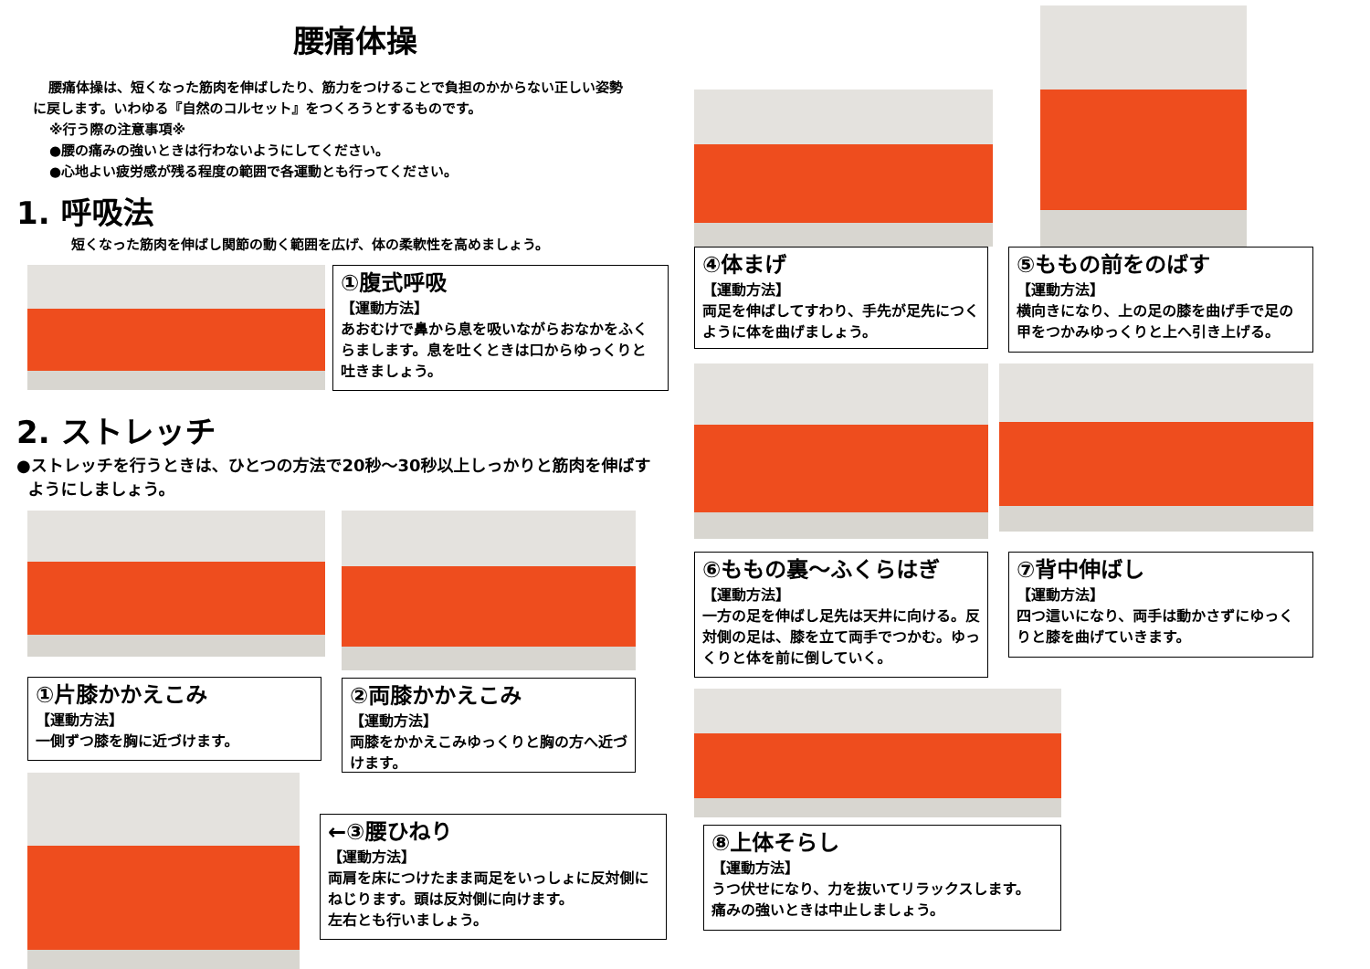腰痛体操
腰痛体操は、短くなった筋肉を伸ばしたり、筋力をつけることで負担のかからない正しい姿勢
に戻します。いわゆる『自然のコルセット』をつくろうとするものです。
※行う際の注意事項※
●腰の痛みの強いときは行わないようにしてください。
●心地よい疲労感が残る程度の範囲で各運動とも行ってください。
1. 呼吸法
短くなった筋肉を伸ばし関節の動く範囲を広げ、体の柔軟性を高めましょう。
①腹式呼吸
【運動方法】
あおむけで鼻から息を吸いながらおなかをふくらまします。息を吐くときは口からゆっくりと吐きましょう。
2. ストレッチ
●ストレッチを行うときは、ひとつの方法で20秒～30秒以上しっかりと筋肉を伸ばす
ようにしましょう。
①片膝かかえこみ
【運動方法】
一側ずつ膝を胸に近づけます。
②両膝かかえこみ
【運動方法】
両膝をかかえこみゆっくりと胸の方へ近づけます。
←③腰ひねり
【運動方法】
両肩を床につけたまま両足をいっしょに反対側にねじります。頭は反対側に向けます。
左右とも行いましょう。
④体まげ
【運動方法】
両足を伸ばしてすわり、手先が足先につくように体を曲げましょう。
⑤ももの前をのばす
【運動方法】
横向きになり、上の足の膝を曲げ手で足の甲をつかみゆっくりと上へ引き上げる。
⑥ももの裏～ふくらはぎ
【運動方法】
一方の足を伸ばし足先は天井に向ける。反対側の足は、膝を立て両手でつかむ。ゆっくりと体を前に倒していく。
⑦背中伸ばし
【運動方法】
四つ這いになり、両手は動かさずにゆっくりと膝を曲げていきます。
⑧上体そらし
【運動方法】
うつ伏せになり、力を抜いてリラックスします。
痛みの強いときは中止しましょう。